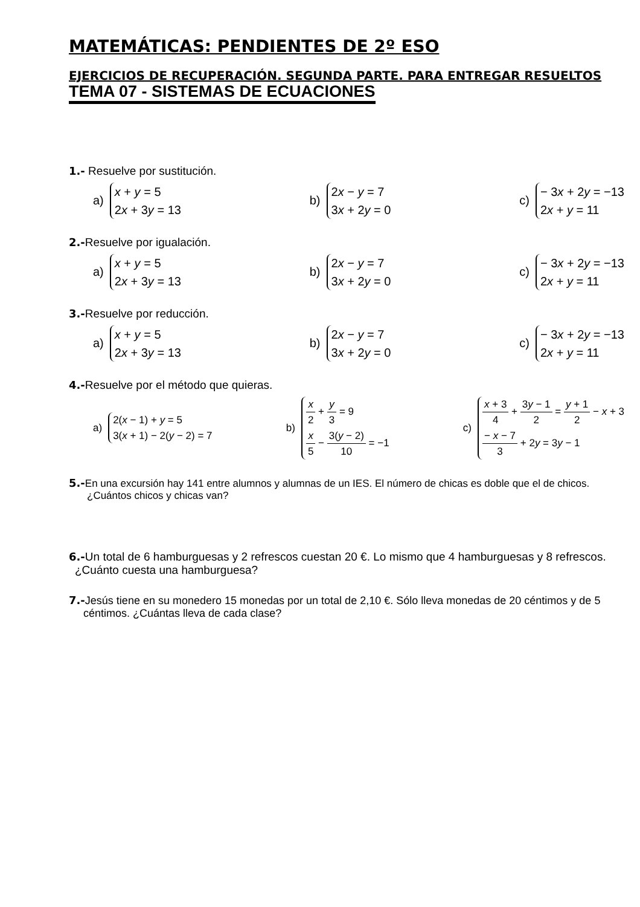MATEMÁTICAS: PENDIENTES DE 2º ESO
EJERCICIOS DE RECUPERACIÓN. SEGUNDA PARTE. PARA ENTREGAR RESUELTOS
TEMA 07 - SISTEMAS DE ECUACIONES
1.- Resuelve por sustitución.
a)
x + y = 5
2x + 3y = 13
b)
2x − y = 7
3x + 2y = 0
c)
− 3x + 2y = −13
2x + y = 11
2.-Resuelve por igualación.
a)
x + y = 5
2x + 3y = 13
b)
2x − y = 7
3x + 2y = 0
c)
− 3x + 2y = −13
2x + y = 11
3.-Resuelve por reducción.
a)
x + y = 5
2x + 3y = 13
b)
2x − y = 7
3x + 2y = 0
c)
− 3x + 2y = −13
2x + y = 11
4.-Resuelve por el método que quieras.
a)
2(x − 1) + y = 5
3(x + 1) − 2(y − 2) = 7
b)
x 2 + y 3 = 9
x 5 − 3(y − 2) 10 = −1
c)
x + 3 4 + 3y − 1 2 = y + 1 2 − x + 3
− x − 7 3 + 2y = 3y − 1
5.-En una excursión hay 141 entre alumnos y alumnas de un IES. El número de chicas es doble que el de chicos.
¿Cuántos chicos y chicas van?
6.-Un total de 6 hamburguesas y 2 refrescos cuestan 20 €. Lo mismo que 4 hamburguesas y 8 refrescos.
¿Cuánto cuesta una hamburguesa?
7.-Jesús tiene en su monedero 15 monedas por un total de 2,10 €. Sólo lleva monedas de 20 céntimos y de 5
céntimos. ¿Cuántas lleva de cada clase?